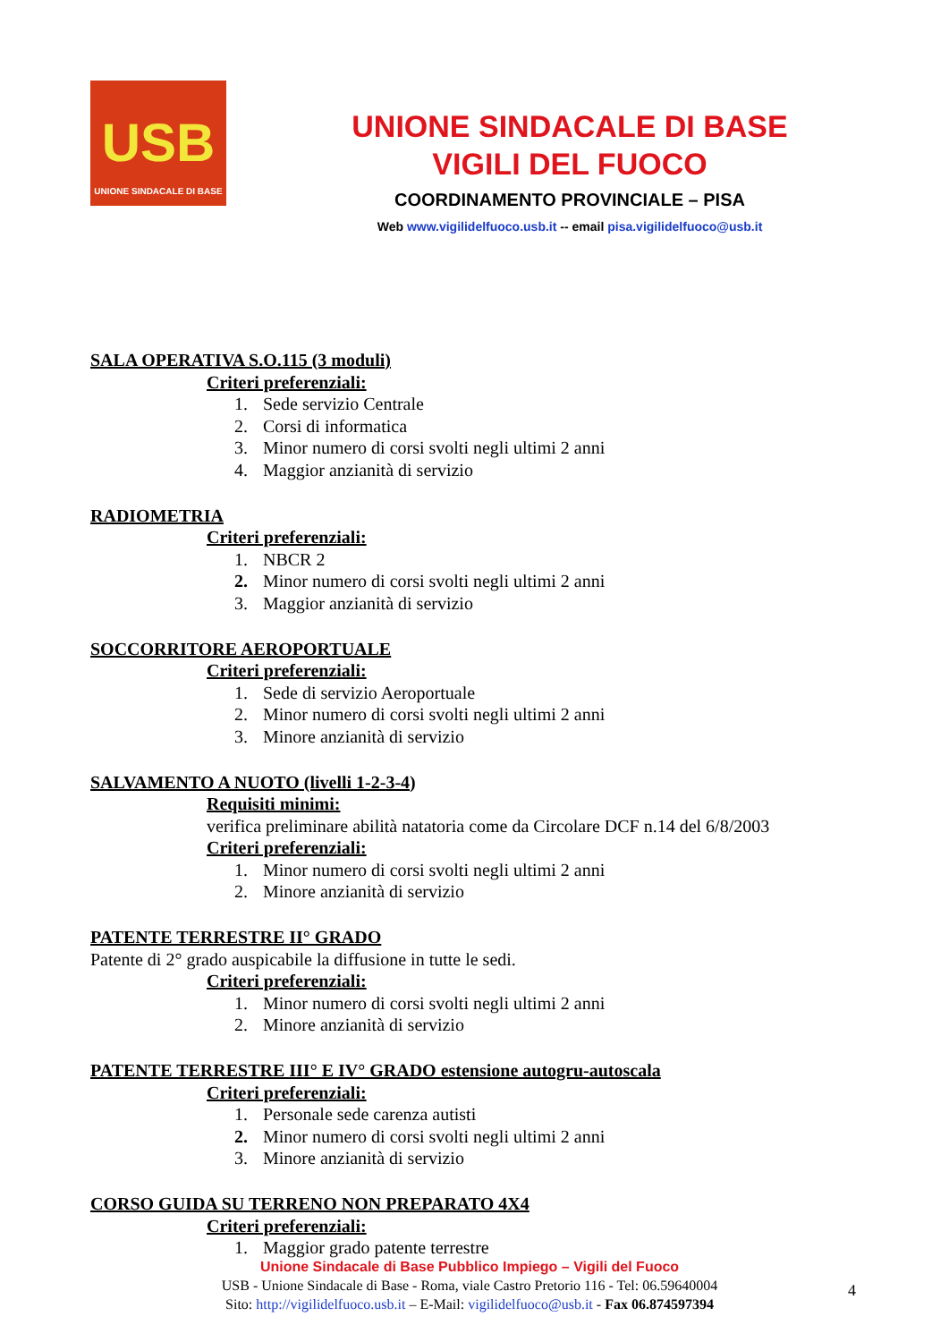USB
UNIONE SINDACALE DI BASE
UNIONE SINDACALE DI BASE
VIGILI DEL FUOCO
COORDINAMENTO PROVINCIALE – PISA
Web www.vigilidelfuoco.usb.it -- email pisa.vigilidelfuoco@usb.it
SALA OPERATIVA S.O.115 (3 moduli)
Criteri preferenziali:
1. Sede servizio Centrale
2. Corsi di informatica
3. Minor numero di corsi svolti negli ultimi 2 anni
4. Maggior anzianità di servizio
RADIOMETRIA
Criteri preferenziali:
1. NBCR 2
2. Minor numero di corsi svolti negli ultimi 2 anni
3. Maggior anzianità di servizio
SOCCORRITORE AEROPORTUALE
Criteri preferenziali:
1. Sede di servizio Aeroportuale
2. Minor numero di corsi svolti negli ultimi 2 anni
3. Minore anzianità di servizio
SALVAMENTO A NUOTO (livelli 1-2-3-4)
Requisiti minimi:
verifica preliminare abilità natatoria come da Circolare DCF n.14 del 6/8/2003
Criteri preferenziali:
1. Minor numero di corsi svolti negli ultimi 2 anni
2. Minore anzianità di servizio
PATENTE TERRESTRE II° GRADO
Patente di 2° grado auspicabile la diffusione in tutte le sedi.
Criteri preferenziali:
1. Minor numero di corsi svolti negli ultimi 2 anni
2. Minore anzianità di servizio
PATENTE TERRESTRE III° E IV° GRADO estensione autogru-autoscala
Criteri preferenziali:
1. Personale sede carenza autisti
2. Minor numero di corsi svolti negli ultimi 2 anni
3. Minore anzianità di servizio
CORSO GUIDA SU TERRENO NON PREPARATO 4X4
Criteri preferenziali:
1. Maggior grado patente terrestre
Unione Sindacale di Base Pubblico Impiego – Vigili del Fuoco
USB - Unione Sindacale di Base - Roma, viale Castro Pretorio 116 - Tel: 06.59640004
Sito: http://vigilidelfuoco.usb.it – E-Mail: vigilidelfuoco@usb.it - Fax 06.874597394
4